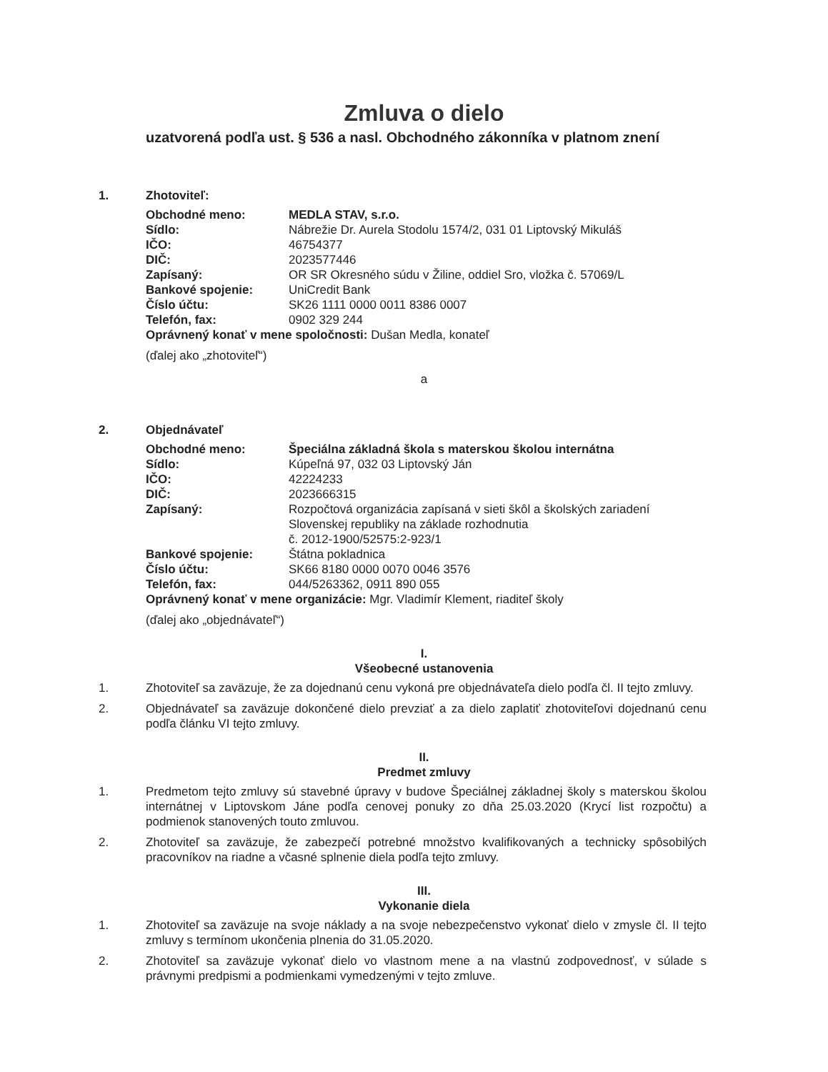Zmluva o dielo
uzatvorená podľa ust. § 536 a nasl. Obchodného zákonníka v platnom znení
1. Zhotoviteľ:
| Obchodné meno: | MEDLA STAV, s.r.o. |
| Sídlo: | Nábrežie Dr. Aurela Stodolu 1574/2, 031 01 Liptovský Mikuláš |
| IČO: | 46754377 |
| DIČ: | 2023577446 |
| Zapísaný: | OR SR Okresného súdu v Žiline, oddiel Sro, vložka č. 57069/L |
| Bankové spojenie: | UniCredit Bank |
| Číslo účtu: | SK26 1111 0000 0011 8386 0007 |
| Telefón, fax: | 0902 329 244 |
Oprávnený konať v mene spoločnosti: Dušan Medla, konateľ
(ďalej ako „zhotoviteľ“)
a
2. Objednávateľ
| Obchodné meno: | Špeciálna základná škola s materskou školou internátna |
| Sídlo: | Kúpeľná 97, 032 03 Liptovský Ján |
| IČO: | 42224233 |
| DIČ: | 2023666315 |
| Zapísaný: | Rozpočtová organizácia zapísaná v sieti škôl a školských zariadení Slovenskej republiky na základe rozhodnutia č. 2012-1900/52575:2-923/1 |
| Bankové spojenie: | Štátna pokladnica |
| Číslo účtu: | SK66 8180 0000 0070 0046 3576 |
| Telefón, fax: | 044/5263362, 0911 890 055 |
Oprávnený konať v mene organizácie: Mgr. Vladimír Klement, riaditeľ školy
(ďalej ako „objednávateľ“)
I.
Všeobecné ustanovenia
1. Zhotoviteľ sa zaväzuje, že za dojednanú cenu vykoná pre objednávateľa dielo podľa čl. II tejto zmluvy.
2. Objednávateľ sa zaväzuje dokončené dielo prevziať a za dielo zaplatiť zhotoviteľovi dojednanú cenu podľa článku VI tejto zmluvy.
II.
Predmet zmluvy
1. Predmetom tejto zmluvy sú stavebné úpravy v budove Špeciálnej základnej školy s materskou školou internátnej v Liptovskom Jáne podľa cenovej ponuky zo dňa 25.03.2020 (Krycí list rozpočtu) a podmienok stanovených touto zmluvou.
2. Zhotoviteľ sa zaväzuje, že zabezpečí potrebné množstvo kvalifikovaných a technicky spôsobilých pracovníkov na riadne a včasné splnenie diela podľa tejto zmluvy.
III.
Vykonanie diela
1. Zhotoviteľ sa zaväzuje na svoje náklady a na svoje nebezpečenstvo vykonať dielo v zmysle čl. II tejto zmluvy s termínom ukončenia plnenia do 31.05.2020.
2. Zhotoviteľ sa zaväzuje vykonať dielo vo vlastnom mene a na vlastnú zodpovednosť, v súlade s právnymi predpismi a podmienkami vymedzenými v tejto zmluve.